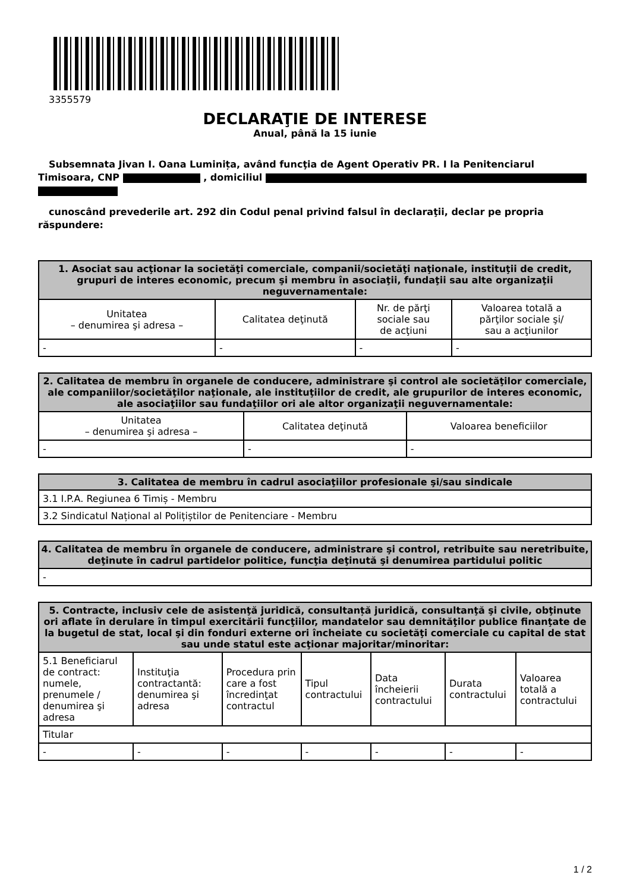3355579
DECLARAŢIE DE INTERESE
Anual, până la 15 iunie
Subsemnata Jivan I. Oana Luminița, având funcţia de Agent Operativ PR. I la Penitenciarul Timisoara, CNP , domiciliul
cunoscând prevederile art. 292 din Codul penal privind falsul în declaraţii, declar pe propria răspundere:
| 1. Asociat sau acţionar la societăţi comerciale, companii/societăţi naţionale, instituţii de credit, grupuri de interes economic, precum şi membru în asociaţii, fundaţii sau alte organizaţii neguvernamentale: | | | |
| --- | --- | --- | --- |
| Unitatea – denumirea şi adresa – | Calitatea deţinută | Nr. de părţi sociale sau de acţiuni | Valoarea totală a părţilor sociale şi/ sau a acţiunilor |
| - | - | - | - |
| 2. Calitatea de membru în organele de conducere, administrare şi control ale societăţilor comerciale, ale companiilor/societăţilor naţionale, ale instituţiilor de credit, ale grupurilor de interes economic, ale asociaţiilor sau fundaţiilor ori ale altor organizaţii neguvernamentale: | | |
| --- | --- | --- |
| Unitatea – denumirea şi adresa – | Calitatea deţinută | Valoarea beneficiilor |
| - | - | - |
| 3. Calitatea de membru în cadrul asociaţiilor profesionale şi/sau sindicale |
| --- |
| 3.1 I.P.A. Regiunea 6 Timiș - Membru |
| 3.2 Sindicatul Național al Polițiștilor de Penitenciare - Membru |
| 4. Calitatea de membru în organele de conducere, administrare şi control, retribuite sau neretribuite, deţinute în cadrul partidelor politice, funcţia deţinută şi denumirea partidului politic |
| --- |
| - |
| 5. Contracte, inclusiv cele de asistenţă juridică, consultanță juridică, consultanţă şi civile, obţinute ori aflate în derulare în timpul exercitării funcţiilor, mandatelor sau demnităţilor publice finanţate de la bugetul de stat, local şi din fonduri externe ori încheiate cu societăţi comerciale cu capital de stat sau unde statul este acţionar majoritar/minoritar: | | | | | | |
| --- | --- | --- | --- | --- | --- | --- |
| 5.1 Beneficiarul de contract: numele, prenumele / denumirea şi adresa | Instituţia contractantă: denumirea şi adresa | Procedura prin care a fost încredinţat contractul | Tipul contractului | Data încheierii contractului | Durata contractului | Valoarea totală a contractului |
| Titular | | | | | | |
| - | - | - | - | - | - | - |
1 / 2